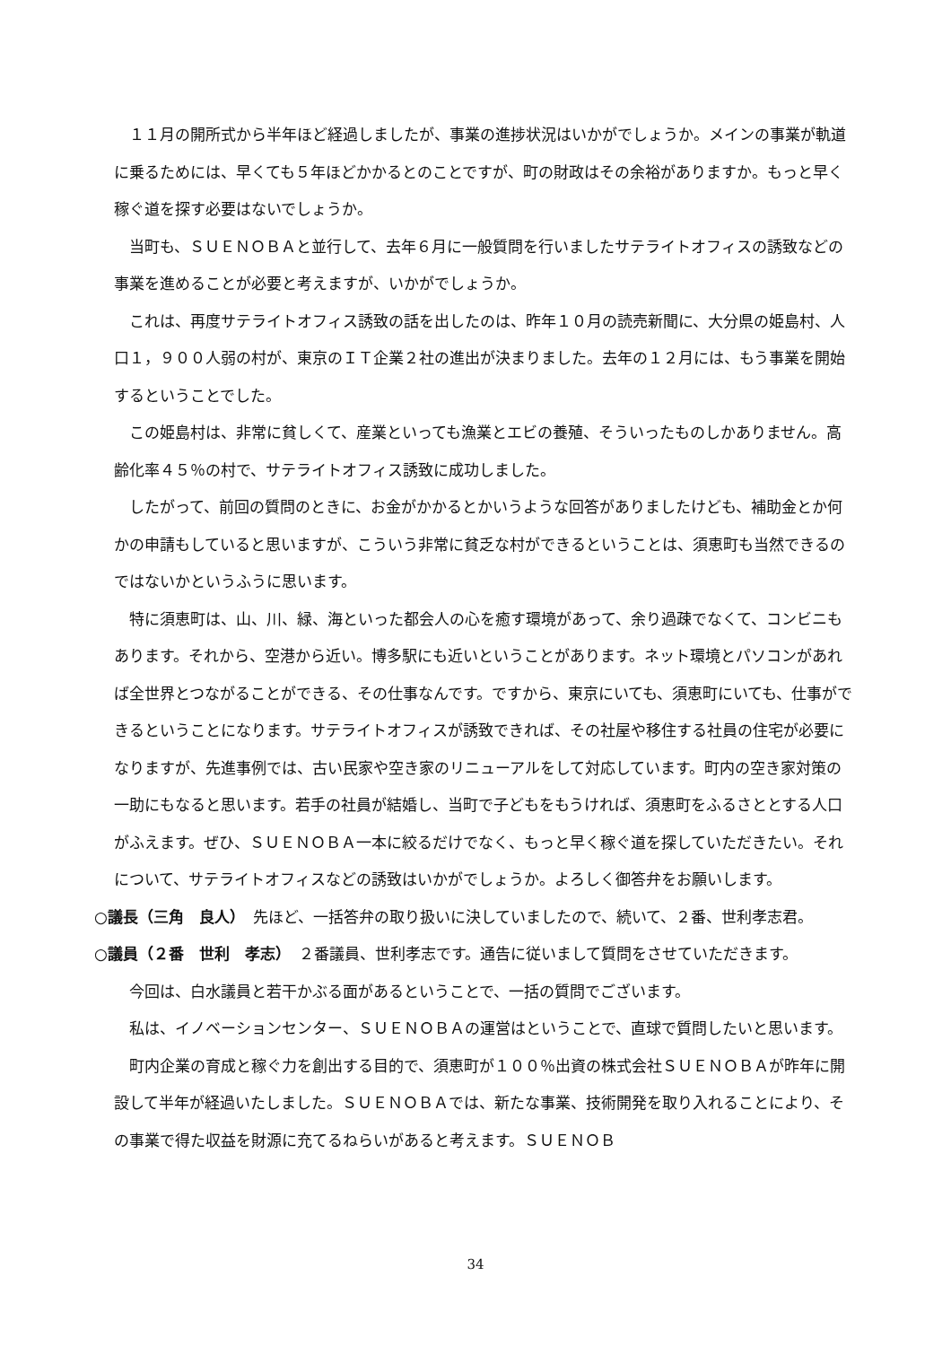１１月の開所式から半年ほど経過しましたが、事業の進捗状況はいかがでしょうか。メインの事業が軌道に乗るためには、早くても５年ほどかかるとのことですが、町の財政はその余裕がありますか。もっと早く稼ぐ道を探す必要はないでしょうか。
当町も、ＳＵＥＮＯＢＡと並行して、去年６月に一般質問を行いましたサテライトオフィスの誘致などの事業を進めることが必要と考えますが、いかがでしょうか。
これは、再度サテライトオフィス誘致の話を出したのは、昨年１０月の読売新聞に、大分県の姫島村、人口１，９００人弱の村が、東京のＩＴ企業２社の進出が決まりました。去年の１２月には、もう事業を開始するということでした。
この姫島村は、非常に貧しくて、産業といっても漁業とエビの養殖、そういったものしかありません。高齢化率４５％の村で、サテライトオフィス誘致に成功しました。
したがって、前回の質問のときに、お金がかかるとかいうような回答がありましたけども、補助金とか何かの申請もしていると思いますが、こういう非常に貧乏な村ができるということは、須恵町も当然できるのではないかというふうに思います。
特に須恵町は、山、川、緑、海といった都会人の心を癒す環境があって、余り過疎でなくて、コンビニもあります。それから、空港から近い。博多駅にも近いということがあります。ネット環境とパソコンがあれば全世界とつながることができる、その仕事なんです。ですから、東京にいても、須恵町にいても、仕事ができるということになります。サテライトオフィスが誘致できれば、その社屋や移住する社員の住宅が必要になりますが、先進事例では、古い民家や空き家のリニューアルをして対応しています。町内の空き家対策の一助にもなると思います。若手の社員が結婚し、当町で子どもをもうければ、須恵町をふるさととする人口がふえます。ぜひ、ＳＵＥＮＯＢＡ一本に絞るだけでなく、もっと早く稼ぐ道を探していただきたい。それについて、サテライトオフィスなどの誘致はいかがでしょうか。よろしく御答弁をお願いします。
○議長（三角　良人）　先ほど、一括答弁の取り扱いに決していましたので、続いて、２番、世利孝志君。
○議員（２番　世利　孝志）　２番議員、世利孝志です。通告に従いまして質問をさせていただきます。
今回は、白水議員と若干かぶる面があるということで、一括の質問でございます。
私は、イノベーションセンター、ＳＵＥＮＯＢＡの運営はということで、直球で質問したいと思います。
町内企業の育成と稼ぐ力を創出する目的で、須恵町が１００％出資の株式会社ＳＵＥＮＯＢＡが昨年に開設して半年が経過いたしました。ＳＵＥＮＯＢＡでは、新たな事業、技術開発を取り入れることにより、その事業で得た収益を財源に充てるねらいがあると考えます。ＳＵＥＮＯＢ
34